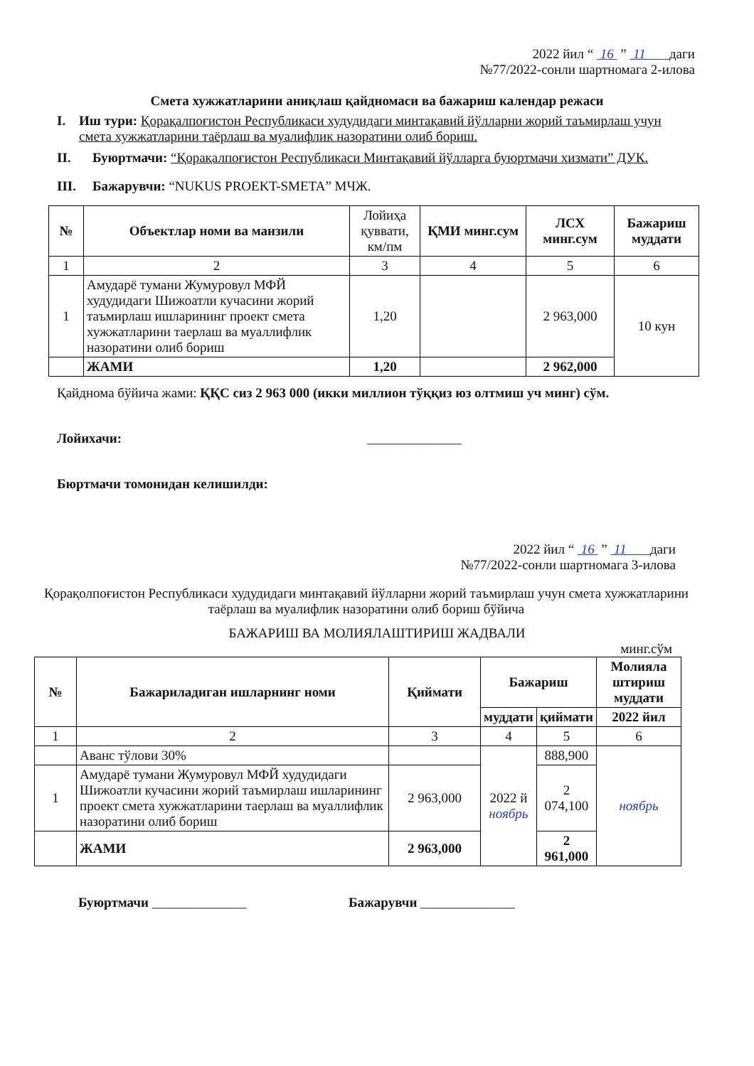2022 йил “ 16 ” 11 даги
№77/2022-сонли шартномага 2-илова
Смета хужжатларини аниқлаш қайдномаси ва бажариш календар режаси
I. Иш тури: Қорақалпоғистон Республикаси худудидаги минтақавий йўлларни жорий таъмирлаш учун смета хужжатларини таёрлаш ва муалифлик назоратини олиб бориш.
II. Буюртмачи: “Қорақалпоғистон Республикаси Минтақавий йўлларга буюртмачи хизмати” ДУК.
III. Бажарувчи: “NUKUS PROEKT-SMETA” МЧЖ.
| № | Объектлар номи ва манзили | Лойиҳа қуввати, км/пм | ҚМИ минг.сум | ЛСХ минг.сум | Бажариш муддати |
| --- | --- | --- | --- | --- | --- |
| 1 | 2 | 3 | 4 | 5 | 6 |
| 1 | Амударё тумани Жумуровул МФЙ худудидаги Шижоатли кучасини жорий таъмирлаш ишларининг проект смета хужжатларини таерлаш ва муаллифлик назоратини олиб бориш | 1,20 | | 2 963,000 | 10 кун |
| | ЖАМИ | 1,20 | | 2 962,000 | |
Қайднома бўйича жами: ҚҚС сиз 2 963 000 (икки миллион тўққиз юз олтмиш уч минг) сўм.
Лойихачи: ______________
Бюртмачи томонидан келишилди:
2022 йил “ 16 ” 11 даги
№77/2022-сонли шартномага 3-илова
Қорақолпоғистон Республикаси худудидаги минтақавий йўлларни жорий таъмирлаш учун смета хужжатларини таёрлаш ва муалифлик назоратини олиб бориш бўйича
БАЖАРИШ ВА МОЛИЯЛАШТИРИШ ЖАДВАЛИ
минг.сўм
| № | Бажариладиган ишларнинг номи | Қиймати | Бажариш | | Молияла штириш муддати |
| --- | --- | --- | --- | --- | --- |
| | | | муддати | қиймати | 2022 йил |
| 1 | 2 | 3 | 4 | 5 | 6 |
| | Аванс тўлови 30% | | 2022 й ноябрь | 888,900 | ноябрь |
| 1 | Амударё тумани Жумуровул МФЙ худудидаги Шижоатли кучасини жорий таъмирлаш ишларининг проект смета хужжатларини таерлаш ва муаллифлик назоратини олиб бориш | 2 963,000 | | 2 074,100 | |
| | ЖАМИ | 2 963,000 | | 2 961,000 | |
Буюртмачи ______________ Бажарувчи ______________